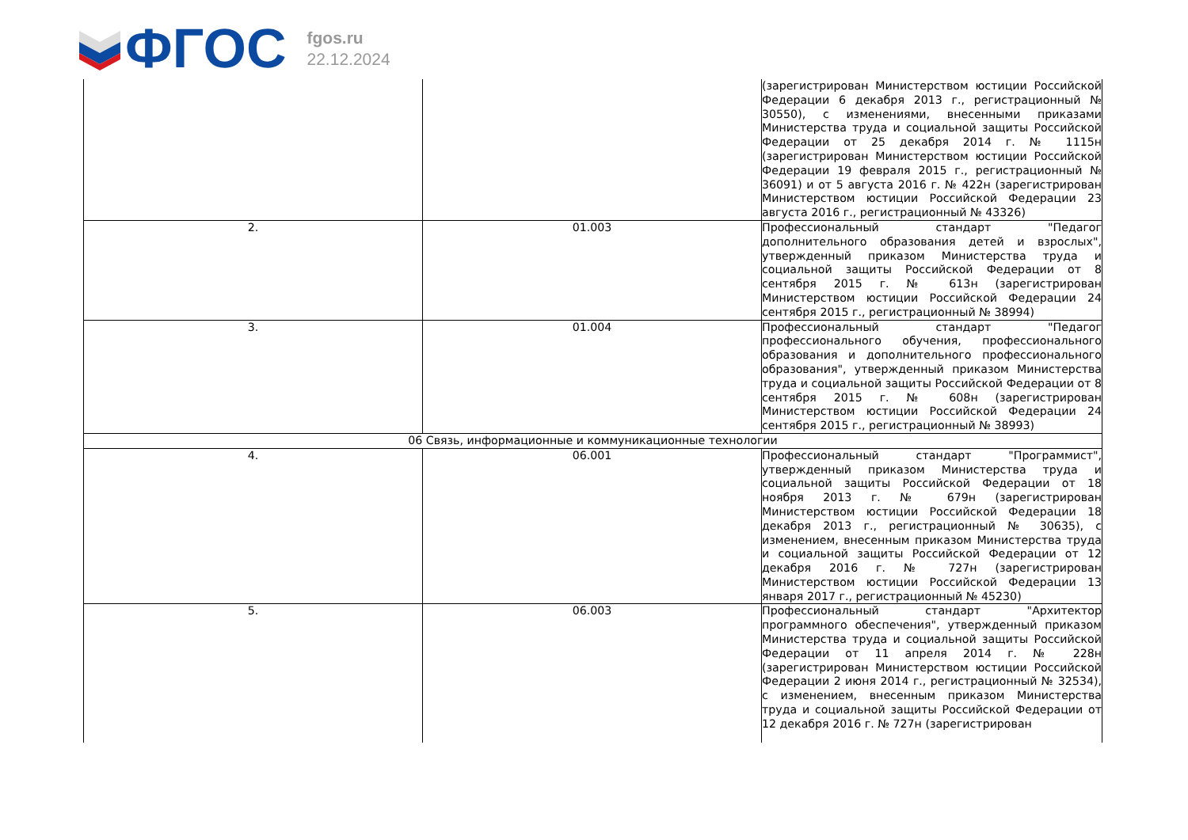ФГОС
fgos.ru
22.12.2024
| | | (зарегистрирован Министерством юстиции Российской Федерации 6 декабря 2013 г., регистрационный № 30550), с изменениями, внесенными приказами Министерства труда и социальной защиты Российской Федерации от 25 декабря 2014 г. № 1115н (зарегистрирован Министерством юстиции Российской Федерации 19 февраля 2015 г., регистрационный № 36091) и от 5 августа 2016 г. № 422н (зарегистрирован Министерством юстиции Российской Федерации 23 августа 2016 г., регистрационный № 43326) |
| 2. | 01.003 | Профессиональный стандарт "Педагог дополнительного образования детей и взрослых", утвержденный приказом Министерства труда и социальной защиты Российской Федерации от 8 сентября 2015 г. № 613н (зарегистрирован Министерством юстиции Российской Федерации 24 сентября 2015 г., регистрационный № 38994) |
| 3. | 01.004 | Профессиональный стандарт "Педагог профессионального обучения, профессионального образования и дополнительного профессионального образования", утвержденный приказом Министерства труда и социальной защиты Российской Федерации от 8 сентября 2015 г. № 608н (зарегистрирован Министерством юстиции Российской Федерации 24 сентября 2015 г., регистрационный № 38993) |
| 06 Связь, информационные и коммуникационные технологии | | |
| 4. | 06.001 | Профессиональный стандарт "Программист", утвержденный приказом Министерства труда и социальной защиты Российской Федерации от 18 ноября 2013 г. № 679н (зарегистрирован Министерством юстиции Российской Федерации 18 декабря 2013 г., регистрационный № 30635), с изменением, внесенным приказом Министерства труда и социальной защиты Российской Федерации от 12 декабря 2016 г. № 727н (зарегистрирован Министерством юстиции Российской Федерации 13 января 2017 г., регистрационный № 45230) |
| 5. | 06.003 | Профессиональный стандарт "Архитектор программного обеспечения", утвержденный приказом Министерства труда и социальной защиты Российской Федерации от 11 апреля 2014 г. № 228н (зарегистрирован Министерством юстиции Российской Федерации 2 июня 2014 г., регистрационный № 32534), с изменением, внесенным приказом Министерства труда и социальной защиты Российской Федерации от 12 декабря 2016 г. № 727н (зарегистрирован |